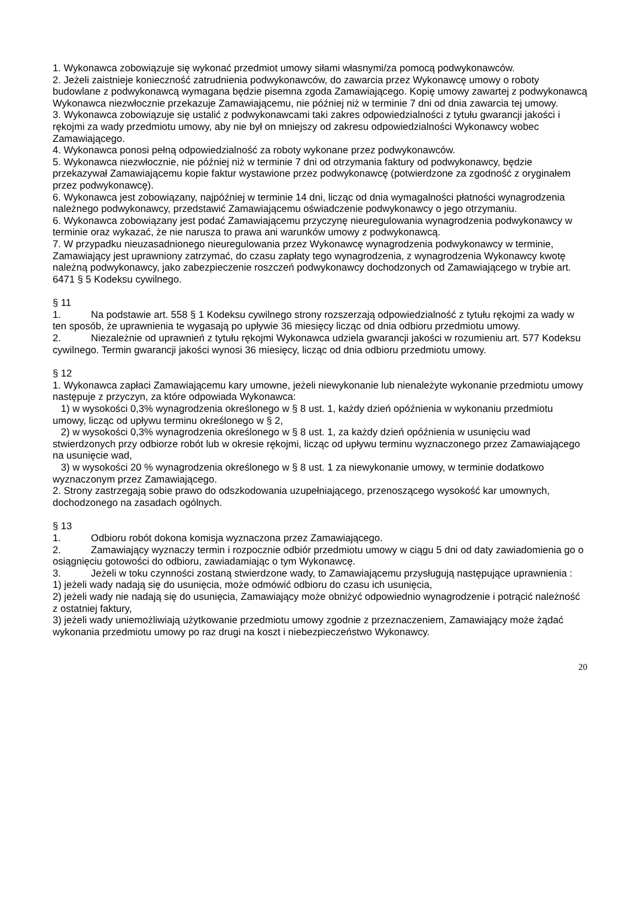1. Wykonawca zobowiązuje się wykonać przedmiot umowy siłami własnymi/za pomocą podwykonawców.
2. Jeżeli zaistnieje konieczność zatrudnienia podwykonawców, do zawarcia przez Wykonawcę umowy o roboty budowlane z podwykonawcą wymagana będzie pisemna zgoda Zamawiającego. Kopię umowy zawartej z podwykonawcą Wykonawca niezwłocznie przekazuje Zamawiającemu, nie później niż w terminie 7 dni od dnia zawarcia tej umowy.
3. Wykonawca zobowiązuje się ustalić z podwykonawcami taki zakres odpowiedzialności z tytułu gwarancji jakości i rękojmi za wady przedmiotu umowy, aby nie był on mniejszy od zakresu odpowiedzialności Wykonawcy wobec Zamawiającego.
4. Wykonawca ponosi pełną odpowiedzialność za roboty wykonane przez podwykonawców.
5. Wykonawca niezwłocznie, nie później niż w terminie 7 dni od otrzymania faktury od podwykonawcy, będzie przekazywał Zamawiającemu kopie faktur wystawione przez podwykonawcę (potwierdzone za zgodność z oryginałem przez podwykonawcę).
6. Wykonawca jest zobowiązany, najpóźniej w terminie 14 dni, licząc od dnia wymagalności płatności wynagrodzenia należnego podwykonawcy, przedstawić Zamawiającemu oświadczenie podwykonawcy o jego otrzymaniu.
6. Wykonawca zobowiązany jest podać Zamawiającemu przyczynę nieuregulowania wynagrodzenia podwykonawcy w terminie oraz wykazać, że nie narusza to prawa ani warunków umowy z podwykonawcą.
7. W przypadku nieuzasadnionego nieuregulowania przez Wykonawcę wynagrodzenia podwykonawcy w terminie, Zamawiający jest uprawniony zatrzymać, do czasu zapłaty tego wynagrodzenia, z wynagrodzenia Wykonawcy kwotę należną podwykonawcy, jako zabezpieczenie roszczeń podwykonawcy dochodzonych od Zamawiającego w trybie art. 6471 § 5 Kodeksu cywilnego.
§ 11
1. Na podstawie art. 558 § 1 Kodeksu cywilnego strony rozszerzają odpowiedzialność z tytułu rękojmi za wady w ten sposób, że uprawnienia te wygasają po upływie 36 miesięcy licząc od dnia odbioru przedmiotu umowy.
2. Niezależnie od uprawnień z tytułu rękojmi Wykonawca udziela gwarancji jakości w rozumieniu art. 577 Kodeksu cywilnego. Termin gwarancji jakości wynosi 36 miesięcy, licząc od dnia odbioru przedmiotu umowy.
§ 12
1. Wykonawca zapłaci Zamawiającemu kary umowne, jeżeli niewykonanie lub nienależyte wykonanie przedmiotu umowy następuje z przyczyn, za które odpowiada Wykonawca:
1) w wysokości 0,3% wynagrodzenia określonego w § 8 ust. 1, każdy dzień opóźnienia w wykonaniu przedmiotu umowy, licząc od upływu terminu określonego w § 2,
2) w wysokości 0,3% wynagrodzenia określonego w § 8 ust. 1, za każdy dzień opóźnienia w usunięciu wad stwierdzonych przy odbiorze robót lub w okresie rękojmi, licząc od upływu terminu wyznaczonego przez Zamawiającego na usunięcie wad,
3) w wysokości 20 % wynagrodzenia określonego w § 8 ust. 1 za niewykonanie umowy, w terminie dodatkowo wyznaczonym przez Zamawiającego.
2. Strony zastrzegają sobie prawo do odszkodowania uzupełniającego, przenoszącego wysokość kar umownych, dochodzonego na zasadach ogólnych.
§ 13
1. Odbioru robót dokona komisja wyznaczona przez Zamawiającego.
2. Zamawiający wyznaczy termin i rozpocznie odbiór przedmiotu umowy w ciągu 5 dni od daty zawiadomienia go o osiągnięciu gotowości do odbioru, zawiadamiając o tym Wykonawcę.
3. Jeżeli w toku czynności zostaną stwierdzone wady, to Zamawiającemu przysługują następujące uprawnienia :
1) jeżeli wady nadają się do usunięcia, może odmówić odbioru do czasu ich usunięcia,
2) jeżeli wady nie nadają się do usunięcia, Zamawiający może obniżyć odpowiednio wynagrodzenie i potrącić należność z ostatniej faktury,
3) jeżeli wady uniemożliwiają użytkowanie przedmiotu umowy zgodnie z przeznaczeniem, Zamawiający może żądać wykonania przedmiotu umowy po raz drugi na koszt i niebezpieczeństwo Wykonawcy.
20